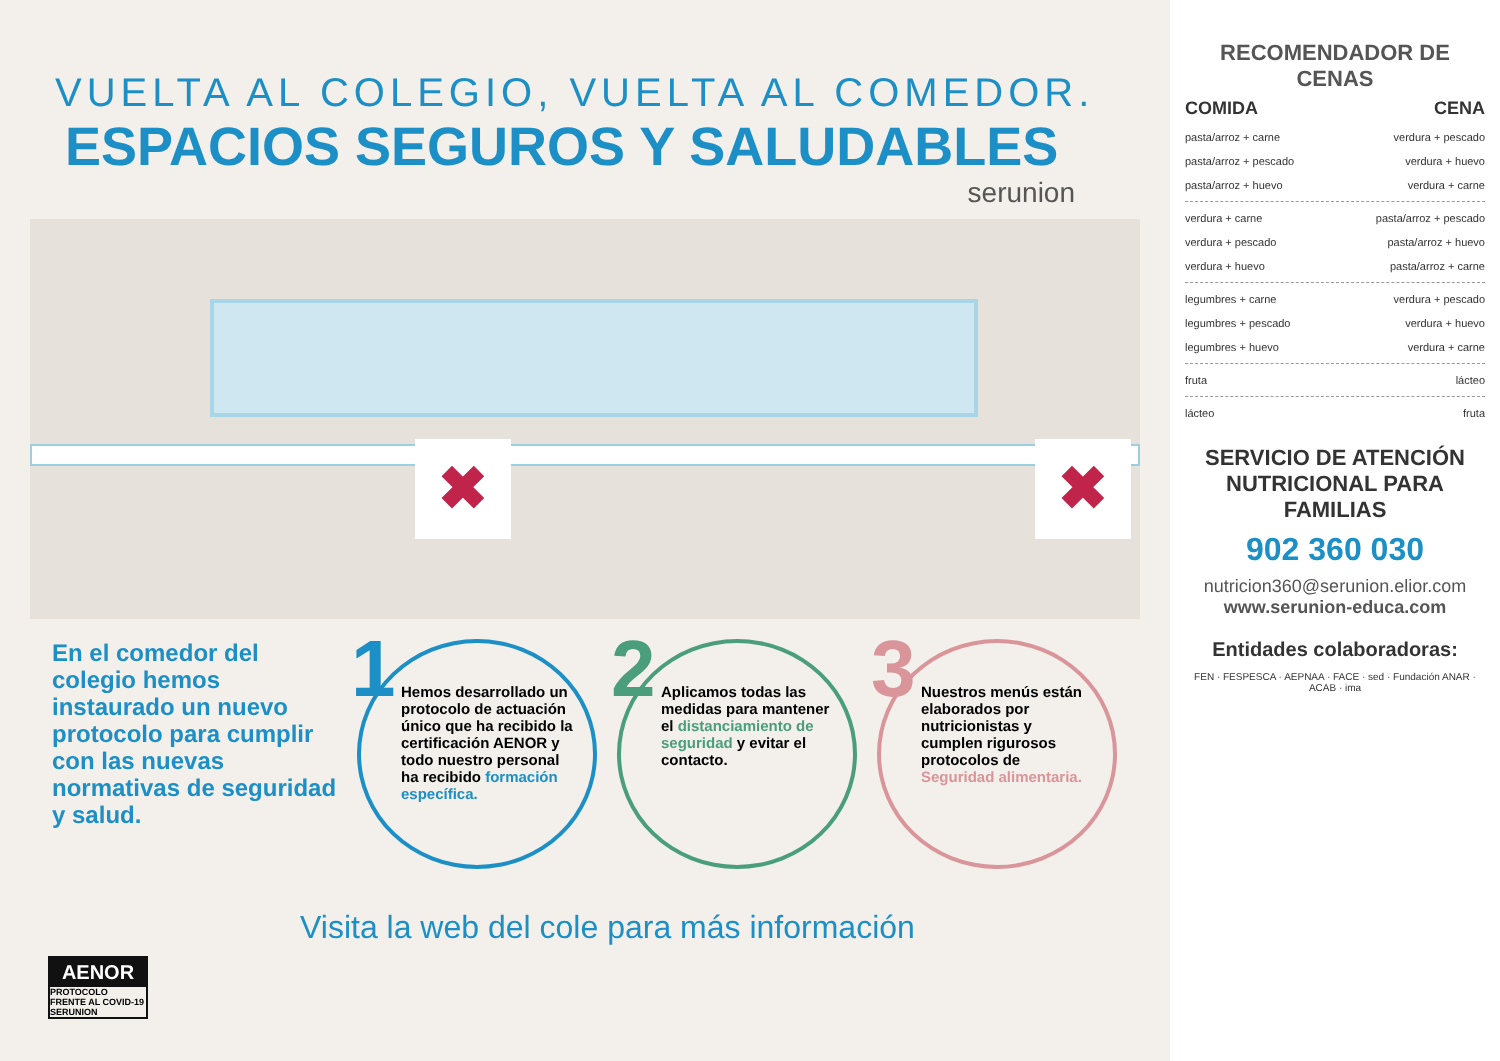VUELTA AL COLEGIO, VUELTA AL COMEDOR.
ESPACIOS SEGUROS Y SALUDABLES
serunion
✖ ✖
En el comedor del colegio hemos instaurado un nuevo protocolo para cumplir con las nuevas normativas de seguridad y salud.
1 Hemos desarrollado un protocolo de actuación único que ha recibido la certificación AENOR y todo nuestro personal ha recibido formación específica.
2 Aplicamos todas las medidas para mantener el distanciamiento de seguridad y evitar el contacto.
3 Nuestros menús están elaborados por nutricionistas y cumplen rigurosos protocolos de Seguridad alimentaria.
Visita la web del cole para más información
AENOR
PROTOCOLO FRENTE AL COVID-19
SERUNION
RECOMENDADOR DE CENAS
COMIDA CENA
pasta/arroz + carne verdura + pescado
pasta/arroz + pescado verdura + huevo
pasta/arroz + huevo verdura + carne
verdura + carne pasta/arroz + pescado
verdura + pescado pasta/arroz + huevo
verdura + huevo pasta/arroz + carne
legumbres + carne verdura + pescado
legumbres + pescado verdura + huevo
legumbres + huevo verdura + carne
fruta lácteo
lácteo fruta
SERVICIO DE ATENCIÓN NUTRICIONAL PARA FAMILIAS
902 360 030
nutricion360@serunion.elior.com
www.serunion-educa.com
Entidades colaboradoras:
FEN · FESPESCA · AEPNAA · FACE · sed · Fundación ANAR · ACAB · ima